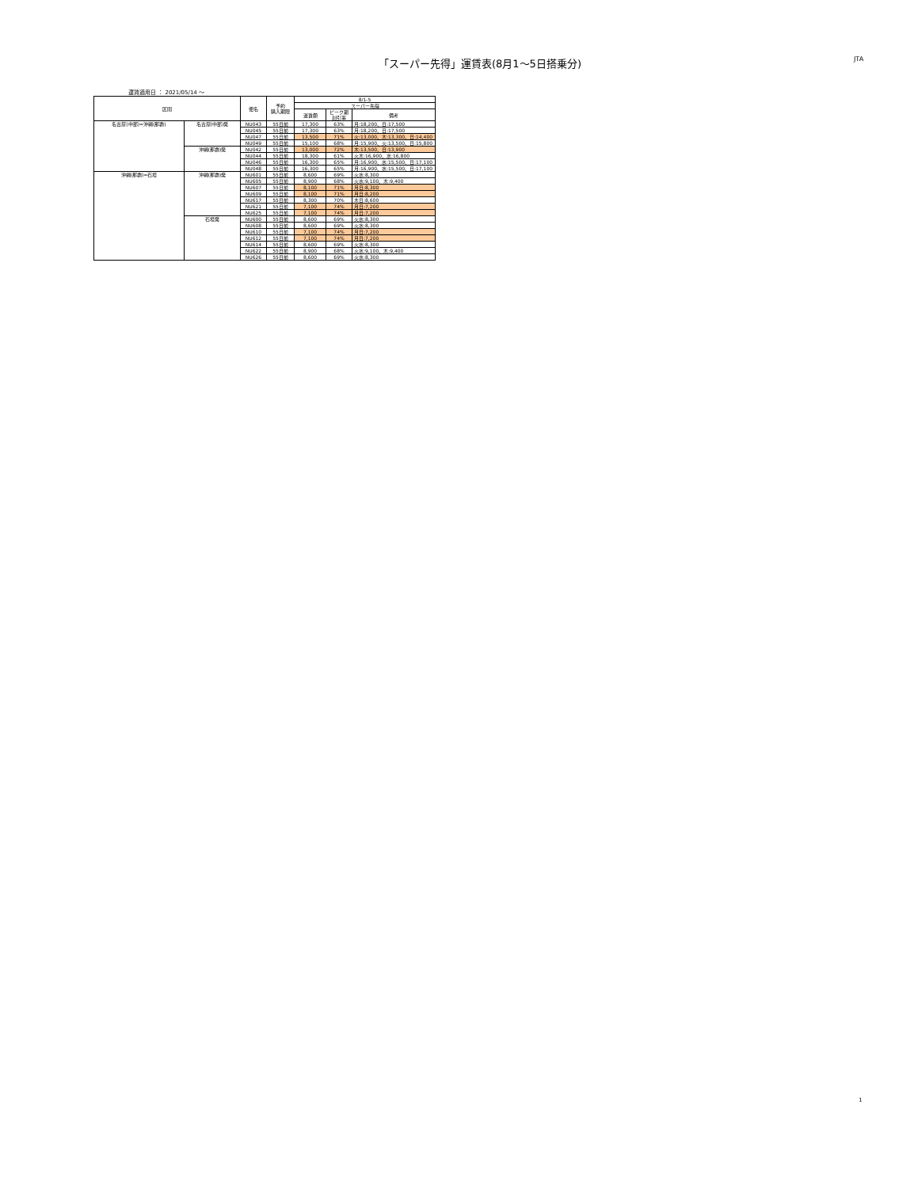「スーパー先得」運賃表(8月1～5日搭乗分)
JTA
運賃適用日 ： 2021/05/14 ～
| 区間 | | 便名 | 予約 購入期限 | 8/1-5 | | |
| --- | --- | --- | --- | --- | --- | --- |
| | | | | スーパー先得 | | |
| | | | | 運賃額 | ピーク期 割引率 | 備考 |
| 名古屋(中部)=沖縄(那覇) | 名古屋(中部)発 | NU043 | 55日前 | 17,300 | 63% | 月:18,200、日:17,500 |
| | | NU045 | 55日前 | 17,300 | 63% | 月:18,200、日:17,500 |
| | | NU047 | 55日前 | 13,500 | 71% | 火:13,000、木:13,300、日:14,400 |
| | | NU049 | 55日前 | 15,100 | 68% | 月:15,900、火:13,500、日:15,800 |
| | 沖縄(那覇)発 | NU042 | 55日前 | 13,000 | 72% | 木:13,500、日:13,900 |
| | | NU044 | 55日前 | 18,300 | 61% | 火木:16,900、水:16,800 |
| | | NU046 | 55日前 | 16,300 | 65% | 月:16,900、水:15,500、日:17,100 |
| | | NU048 | 55日前 | 16,300 | 65% | 月:16,900、水:15,500、日:17,100 |
| 沖縄(那覇)=石垣 | 沖縄(那覇)発 | NU601 | 55日前 | 8,600 | 69% | 火水:8,300 |
| | | NU605 | 55日前 | 8,900 | 68% | 火水:9,100、木:9,400 |
| | | NU607 | 55日前 | 8,100 | 71% | 月日:8,300 |
| | | NU609 | 55日前 | 8,100 | 71% | 月日:8,200 |
| | | NU617 | 55日前 | 8,300 | 70% | 木日:8,600 |
| | | NU621 | 55日前 | 7,100 | 74% | 月日:7,200 |
| | | NU625 | 55日前 | 7,100 | 74% | 月日:7,200 |
| | 石垣発 | NU600 | 55日前 | 8,600 | 69% | 火水:8,300 |
| | | NU608 | 55日前 | 8,600 | 69% | 火水:8,300 |
| | | NU610 | 55日前 | 7,100 | 74% | 月日:7,200 |
| | | NU612 | 55日前 | 7,100 | 74% | 月日:7,200 |
| | | NU614 | 55日前 | 8,600 | 69% | 火水:8,300 |
| | | NU622 | 55日前 | 8,900 | 68% | 火水:9,100、木:9,400 |
| | | NU626 | 55日前 | 8,600 | 69% | 火水:8,300 |
1